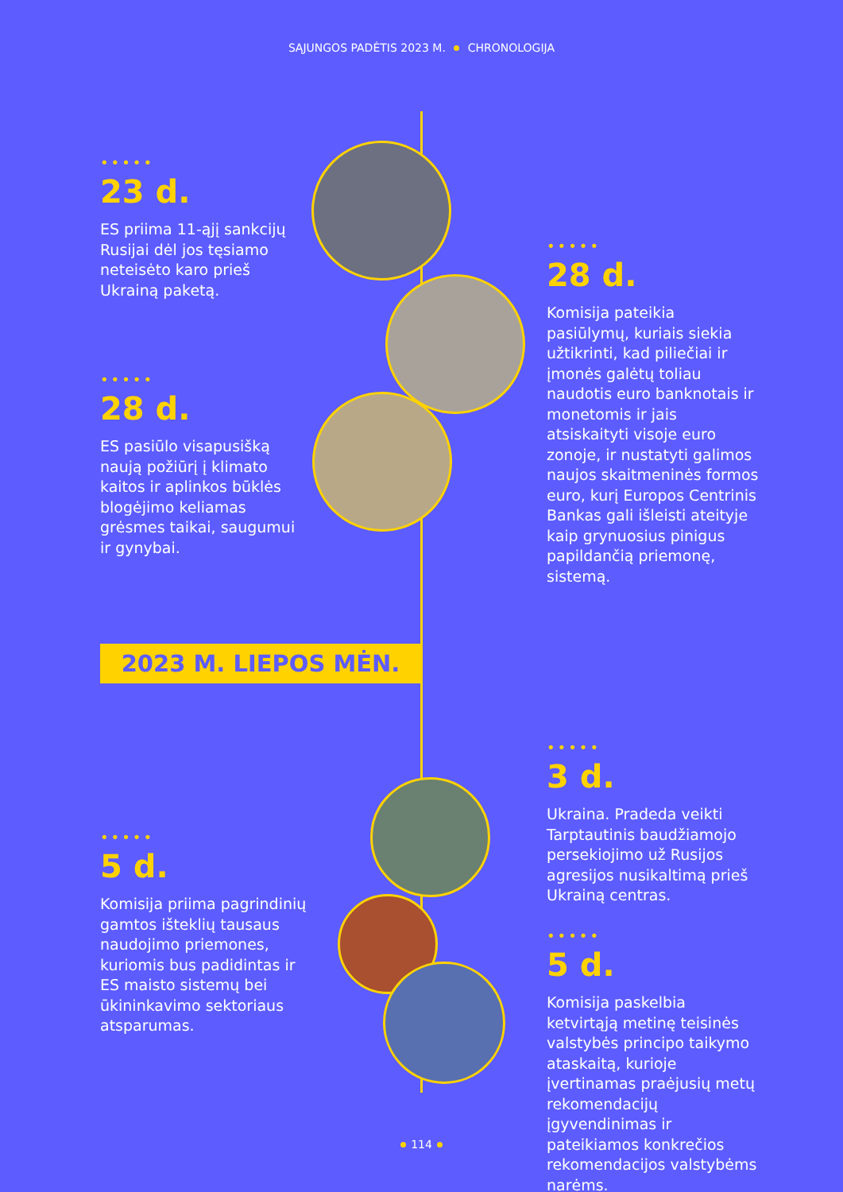SĄJUNGOS PADĖTIS 2023 M. CHRONOLOGIJA
•••••
23 d.
ES priima 11-ąjį sankcijų Rusijai dėl jos tęsiamo neteisėto karo prieš Ukrainą paketą.
•••••
28 d.
Komisija pateikia pasiūlymų, kuriais siekia užtikrinti, kad piliečiai ir įmonės galėtų toliau naudotis euro banknotais ir monetomis ir jais atsiskaityti visoje euro zonoje, ir nustatyti galimos naujos skaitmeninės formos euro, kurį Europos Centrinis Bankas gali išleisti ateityje kaip grynuosius pinigus papildančią priemonę, sistemą.
•••••
28 d.
ES pasiūlo visapusišką naują požiūrį į klimato kaitos ir aplinkos būklės blogėjimo keliamas grėsmes taikai, saugumui ir gynybai.
2023 M. LIEPOS MĖN.
•••••
3 d.
Ukraina. Pradeda veikti Tarptautinis baudžiamojo persekiojimo už Rusijos agresijos nusikaltimą prieš Ukrainą centras.
•••••
5 d.
Komisija priima pagrindinių gamtos išteklių tausaus naudojimo priemones, kuriomis bus padidintas ir ES maisto sistemų bei ūkininkavimo sektoriaus atsparumas.
•••••
5 d.
Komisija paskelbia ketvirtąją metinę teisinės valstybės principo taikymo ataskaitą, kurioje įvertinamas praėjusių metų rekomendacijų įgyvendinimas ir pateikiamos konkrečios rekomendacijos valstybėms narėms.
114